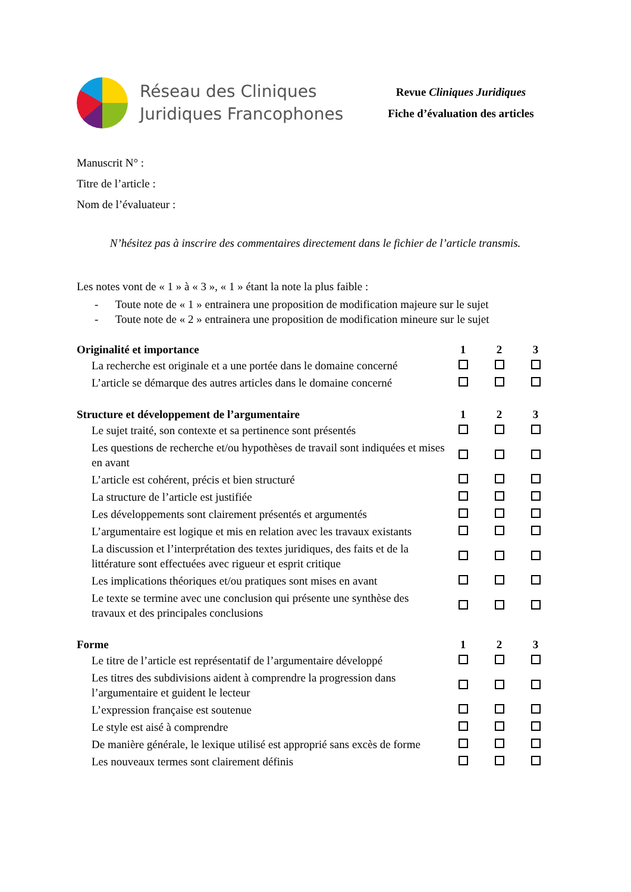Réseau des Cliniques
Juridiques Francophones
Revue Cliniques Juridiques
Fiche d’évaluation des articles
Manuscrit N° :
Titre de l’article :
Nom de l’évaluateur :
N’hésitez pas à inscrire des commentaires directement dans le fichier de l’article transmis.
Les notes vont de « 1 » à « 3 », « 1 » étant la note la plus faible :
- Toute note de « 1 » entrainera une proposition de modification majeure sur le sujet
- Toute note de « 2 » entrainera une proposition de modification mineure sur le sujet
| Originalité et importance | 1 | 2 | 3 |
| --- | --- | --- | --- |
| La recherche est originale et a une portée dans le domaine concerné | | | |
| L’article se démarque des autres articles dans le domaine concerné | | | |
| Structure et développement de l’argumentaire | 1 | 2 | 3 |
| Le sujet traité, son contexte et sa pertinence sont présentés | | | |
| Les questions de recherche et/ou hypothèses de travail sont indiquées et mises en avant | | | |
| L’article est cohérent, précis et bien structuré | | | |
| La structure de l’article est justifiée | | | |
| Les développements sont clairement présentés et argumentés | | | |
| L’argumentaire est logique et mis en relation avec les travaux existants | | | |
| La discussion et l’interprétation des textes juridiques, des faits et de la littérature sont effectuées avec rigueur et esprit critique | | | |
| Les implications théoriques et/ou pratiques sont mises en avant | | | |
| Le texte se termine avec une conclusion qui présente une synthèse des travaux et des principales conclusions | | | |
| Forme | 1 | 2 | 3 |
| Le titre de l’article est représentatif de l’argumentaire développé | | | |
| Les titres des subdivisions aident à comprendre la progression dans l’argumentaire et guident le lecteur | | | |
| L’expression française est soutenue | | | |
| Le style est aisé à comprendre | | | |
| De manière générale, le lexique utilisé est approprié sans excès de forme | | | |
| Les nouveaux termes sont clairement définis | | | |